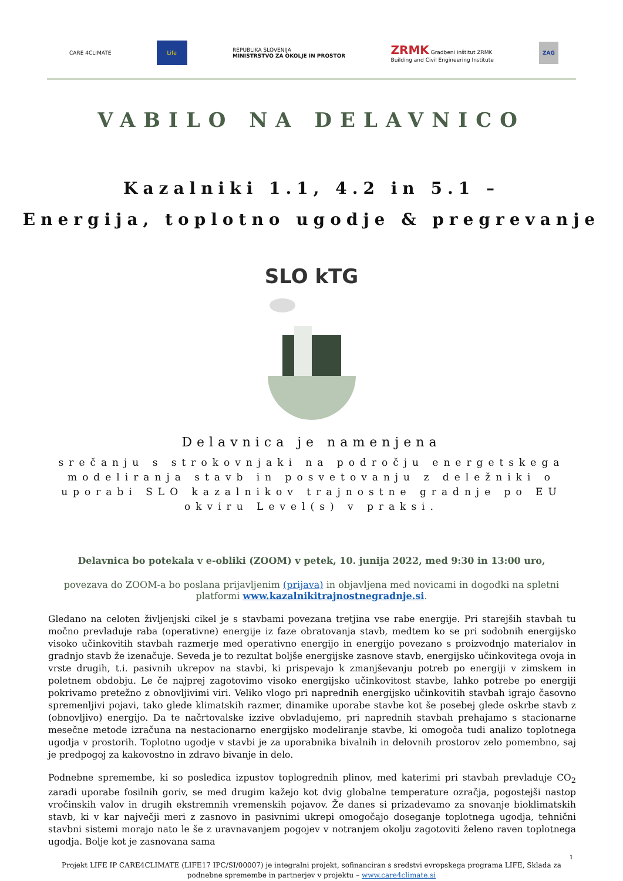CARE 4CLIMATE Life REPUBLIKA SLOVENIJA
MINISTRSTVO ZA OKOLJE IN PROSTOR ZRMK Gradbeni inštitut ZRMK
Building and Civil Engineering Institute ZAG
VABILO NA DELAVNICO
Kazalniki 1.1, 4.2 in 5.1 –
Energija, toplotno ugodje & pregrevanje
SLO kTG
Delavnica je namenjena
srečanju s strokovnjaki na področju energetskega modeliranja stavb in posvetovanju z deležniki o uporabi SLO kazalnikov trajnostne gradnje po EU okviru Level(s) v praksi.
Delavnica bo potekala v e-obliki (ZOOM) v petek, 10. junija 2022, med 9:30 in 13:00 uro,
povezava do ZOOM-a bo poslana prijavljenim (prijava) in objavljena med novicami in dogodki na spletni platformi www.kazalnikitrajnostnegradnje.si.
Gledano na celoten življenjski cikel je s stavbami povezana tretjina vse rabe energije. Pri starejših stavbah tu močno prevladuje raba (operativne) energije iz faze obratovanja stavb, medtem ko se pri sodobnih energijsko visoko učinkovitih stavbah razmerje med operativno energijo in energijo povezano s proizvodnjo materialov in gradnjo stavb že izenačuje. Seveda je to rezultat boljše energijske zasnove stavb, energijsko učinkovitega ovoja in vrste drugih, t.i. pasivnih ukrepov na stavbi, ki prispevajo k zmanjševanju potreb po energiji v zimskem in poletnem obdobju. Le če najprej zagotovimo visoko energijsko učinkovitost stavbe, lahko potrebe po energiji pokrivamo pretežno z obnovljivimi viri. Veliko vlogo pri naprednih energijsko učinkovitih stavbah igrajo časovno spremenljivi pojavi, tako glede klimatskih razmer, dinamike uporabe stavbe kot še posebej glede oskrbe stavb z (obnovljivo) energijo. Da te načrtovalske izzive obvladujemo, pri naprednih stavbah prehajamo s stacionarne mesečne metode izračuna na nestacionarno energijsko modeliranje stavbe, ki omogoča tudi analizo toplotnega ugodja v prostorih. Toplotno ugodje v stavbi je za uporabnika bivalnih in delovnih prostorov zelo pomembno, saj je predpogoj za kakovostno in zdravo bivanje in delo.
Podnebne spremembe, ki so posledica izpustov toplogrednih plinov, med katerimi pri stavbah prevladuje CO<sub>2</sub> zaradi uporabe fosilnih goriv, se med drugim kažejo kot dvig globalne temperature ozračja, pogostejši nastop vročinskih valov in drugih ekstremnih vremenskih pojavov. Že danes si prizadevamo za snovanje bioklimatskih stavb, ki v kar največji meri z zasnovo in pasivnimi ukrepi omogočajo doseganje toplotnega ugodja, tehnični stavbni sistemi morajo nato le še z uravnavanjem pogojev v notranjem okolju zagotoviti želeno raven toplotnega ugodja. Bolje kot je zasnovana sama
1
Projekt LIFE IP CARE4CLIMATE (LIFE17 IPC/SI/00007) je integralni projekt, sofinanciran s sredstvi evropskega programa LIFE, Sklada za podnebne spremembe in partnerjev v projektu – www.care4climate.si